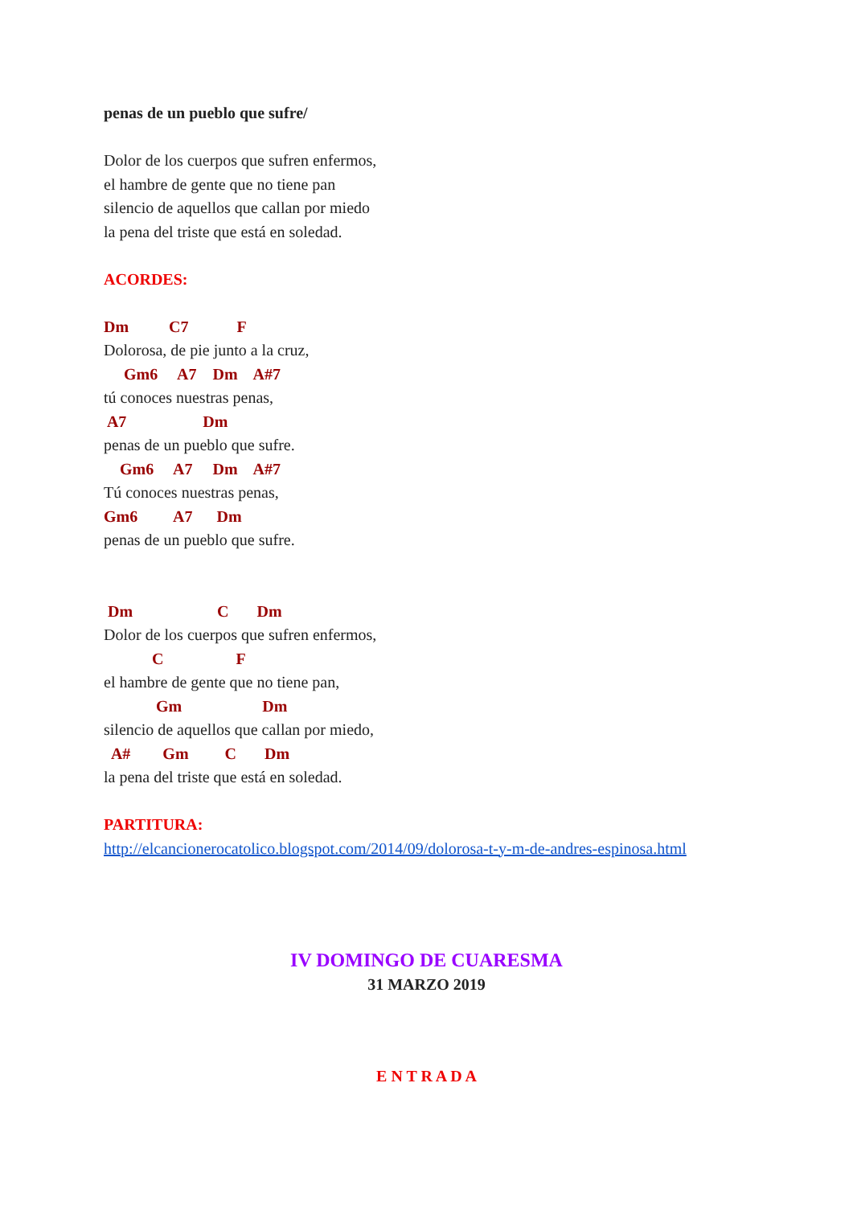penas de un pueblo que sufre/
Dolor de los cuerpos que sufren enfermos,
el hambre de gente que no tiene pan
silencio de aquellos que callan por miedo
la pena del triste que está en soledad.
ACORDES:
Dm C7 F
Dolorosa, de pie junto a la cruz,
Gm6 A7 Dm A#7
tú conoces nuestras penas,
A7 Dm
penas de un pueblo que sufre.
Gm6 A7 Dm A#7
Tú conoces nuestras penas,
Gm6 A7 Dm
penas de un pueblo que sufre.
Dm C Dm
Dolor de los cuerpos que sufren enfermos,
C F
el hambre de gente que no tiene pan,
Gm Dm
silencio de aquellos que callan por miedo,
A# Gm C Dm
la pena del triste que está en soledad.
PARTITURA:
http://elcancionerocatolico.blogspot.com/2014/09/dolorosa-t-y-m-de-andres-espinosa.html
IV DOMINGO DE CUARESMA
31 MARZO 2019
E N T R A D A